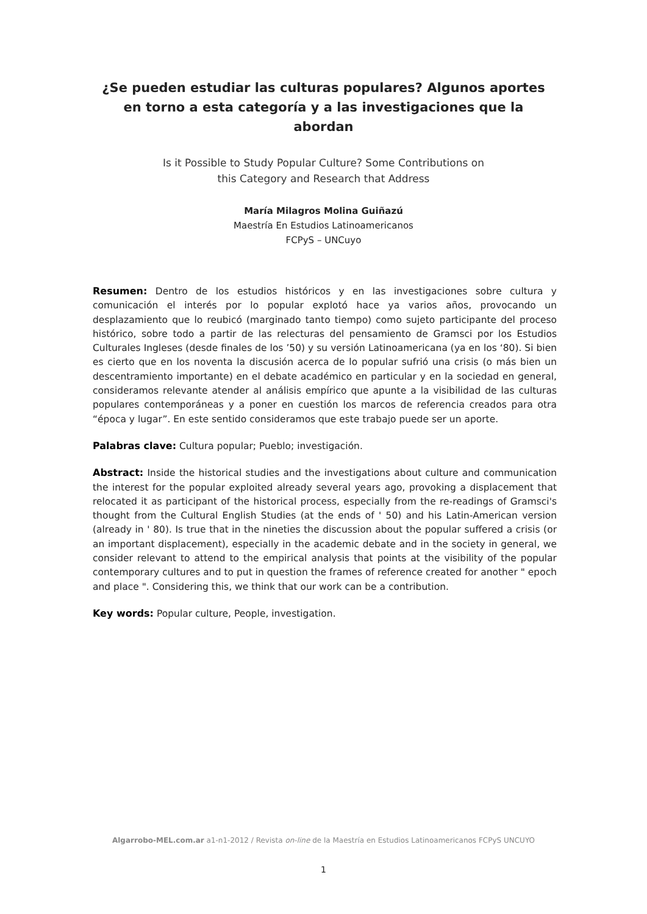¿Se pueden estudiar las culturas populares? Algunos aportes en torno a esta categoría y a las investigaciones que la abordan
Is it Possible to Study Popular Culture? Some Contributions on
this Category and Research that Address
María Milagros Molina Guiñazú
Maestría En Estudios Latinoamericanos
FCPyS – UNCuyo
Resumen: Dentro de los estudios históricos y en las investigaciones sobre cultura y comunicación el interés por lo popular explotó hace ya varios años, provocando un desplazamiento que lo reubicó (marginado tanto tiempo) como sujeto participante del proceso histórico, sobre todo a partir de las relecturas del pensamiento de Gramsci por los Estudios Culturales Ingleses (desde finales de los ’50) y su versión Latinoamericana (ya en los ‘80). Si bien es cierto que en los noventa la discusión acerca de lo popular sufrió una crisis (o más bien un descentramiento importante) en el debate académico en particular y en la sociedad en general, consideramos relevante atender al análisis empírico que apunte a la visibilidad de las culturas populares contemporáneas y a poner en cuestión los marcos de referencia creados para otra “época y lugar”. En este sentido consideramos que este trabajo puede ser un aporte.
Palabras clave: Cultura popular; Pueblo; investigación.
Abstract: Inside the historical studies and the investigations about culture and communication the interest for the popular exploited already several years ago, provoking a displacement that relocated it as participant of the historical process, especially from the re-readings of Gramsci's thought from the Cultural English Studies (at the ends of ' 50) and his Latin-American version (already in ' 80). Is true that in the nineties the discussion about the popular suffered a crisis (or an important displacement), especially in the academic debate and in the society in general, we consider relevant to attend to the empirical analysis that points at the visibility of the popular contemporary cultures and to put in question the frames of reference created for another " epoch and place ". Considering this, we think that our work can be a contribution.
Key words: Popular culture, People, investigation.
Algarrobo-MEL.com.ar a1-n1-2012 / Revista on-line de la Maestría en Estudios Latinoamericanos FCPyS UNCUYO
1